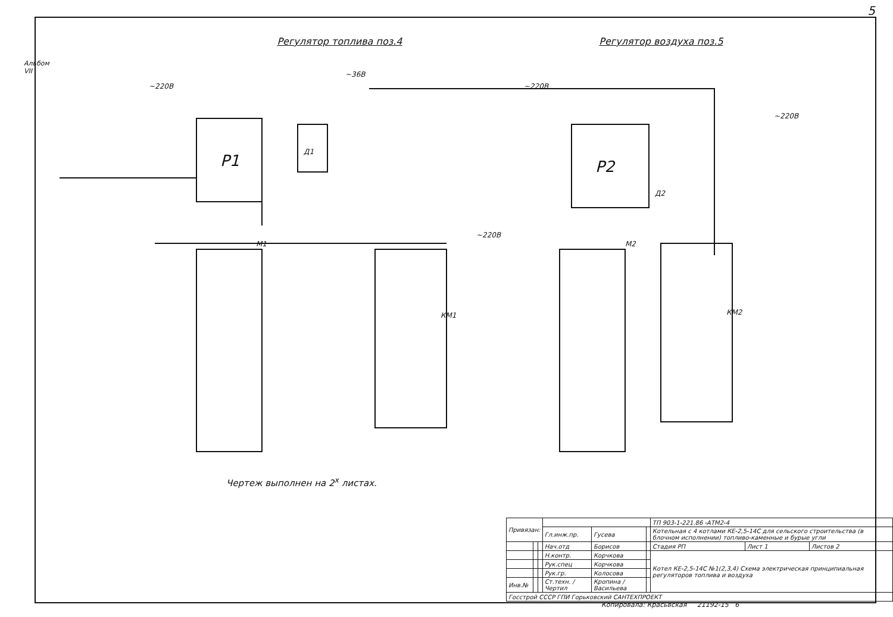5
Альбом VII
Регулятор топлива поз.4 Регулятор воздуха поз.5
Р1
Р2
Д1
Д2
~220В
~36В
~220В
~220В
~220В
М1
М2
КМ1
КМ2
Чертеж выполнен на 2<sup>х</sup> листах.
| Привязан: | | | | | | ТП 903-1-221.86 -АТМ2-4 | | |
| | | | Гл.инж.пр. | Гусева | | Котельная с 4 котлами КЕ-2,5-14С для сельского строительства (в блочном исполнении) топливо-каменные и бурые угли | | |
| | | | Нач.отд | Борисов | | Стадия РП | Лист 1 | Листов 2 |
| | | | Н.контр. | Корчкова | | Котел КЕ-2,5-14С №1(2,3,4) Схема электрическая принципиальная регуляторов топлива и воздуха | | |
| | | | Рук.спец | Корчкова | | | | |
| | | | Рук.гр. | Колосова | | | | |
| Инв.№ | | | Ст.техн. / Чертил | Кропина / Васильева | | | | |
| Госстрой СССР ГПИ Горьковский САНТЕХПРОЕКТ | | | | | | | | |
Копировала: Красьвская 21192-15 6